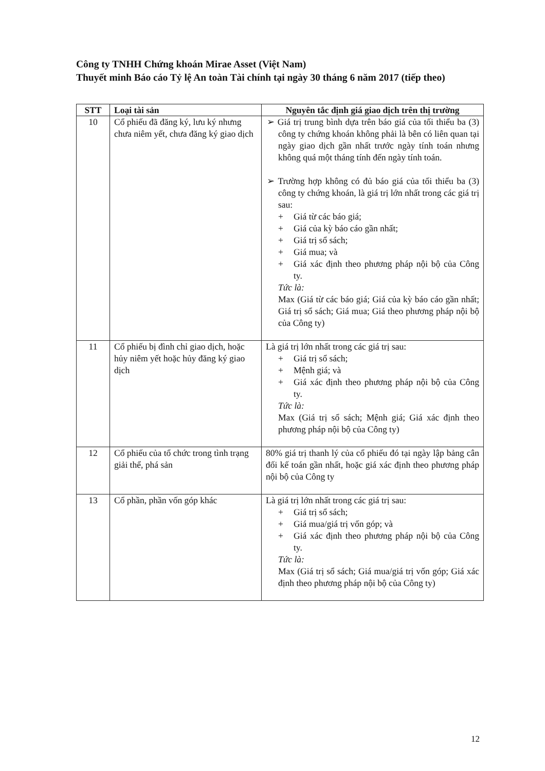Công ty TNHH Chứng khoán Mirae Asset (Việt Nam)
Thuyết minh Báo cáo Tỷ lệ An toàn Tài chính tại ngày 30 tháng 6 năm 2017 (tiếp theo)
| STT | Loại tài sản | Nguyên tắc định giá giao dịch trên thị trường |
| --- | --- | --- |
| 10 | Cổ phiếu đã đăng ký, lưu ký nhưng chưa niêm yết, chưa đăng ký giao dịch | ➢ Giá trị trung bình dựa trên báo giá của tối thiểu ba (3) công ty chứng khoán không phải là bên có liên quan tại ngày giao dịch gần nhất trước ngày tính toán nhưng không quá một tháng tính đến ngày tính toán. ➢ Trường hợp không có đủ báo giá của tối thiểu ba (3) công ty chứng khoán, là giá trị lớn nhất trong các giá trị sau: + Giá từ các báo giá; + Giá của kỳ báo cáo gần nhất; + Giá trị sổ sách; + Giá mua; và + Giá xác định theo phương pháp nội bộ của Công ty. Tức là: Max (Giá từ các báo giá; Giá của kỳ báo cáo gần nhất; Giá trị sổ sách; Giá mua; Giá theo phương pháp nội bộ của Công ty) |
| 11 | Cổ phiếu bị đình chỉ giao dịch, hoặc hủy niêm yết hoặc hủy đăng ký giao dịch | Là giá trị lớn nhất trong các giá trị sau: + Giá trị sổ sách; + Mệnh giá; và + Giá xác định theo phương pháp nội bộ của Công ty. Tức là: Max (Giá trị sổ sách; Mệnh giá; Giá xác định theo phương pháp nội bộ của Công ty) |
| 12 | Cổ phiếu của tổ chức trong tình trạng giải thể, phá sản | 80% giá trị thanh lý của cổ phiếu đó tại ngày lập bảng cân đối kế toán gần nhất, hoặc giá xác định theo phương pháp nội bộ của Công ty |
| 13 | Cổ phần, phần vốn góp khác | Là giá trị lớn nhất trong các giá trị sau: + Giá trị sổ sách; + Giá mua/giá trị vốn góp; và + Giá xác định theo phương pháp nội bộ của Công ty. Tức là: Max (Giá trị sổ sách; Giá mua/giá trị vốn góp; Giá xác định theo phương pháp nội bộ của Công ty) |
12